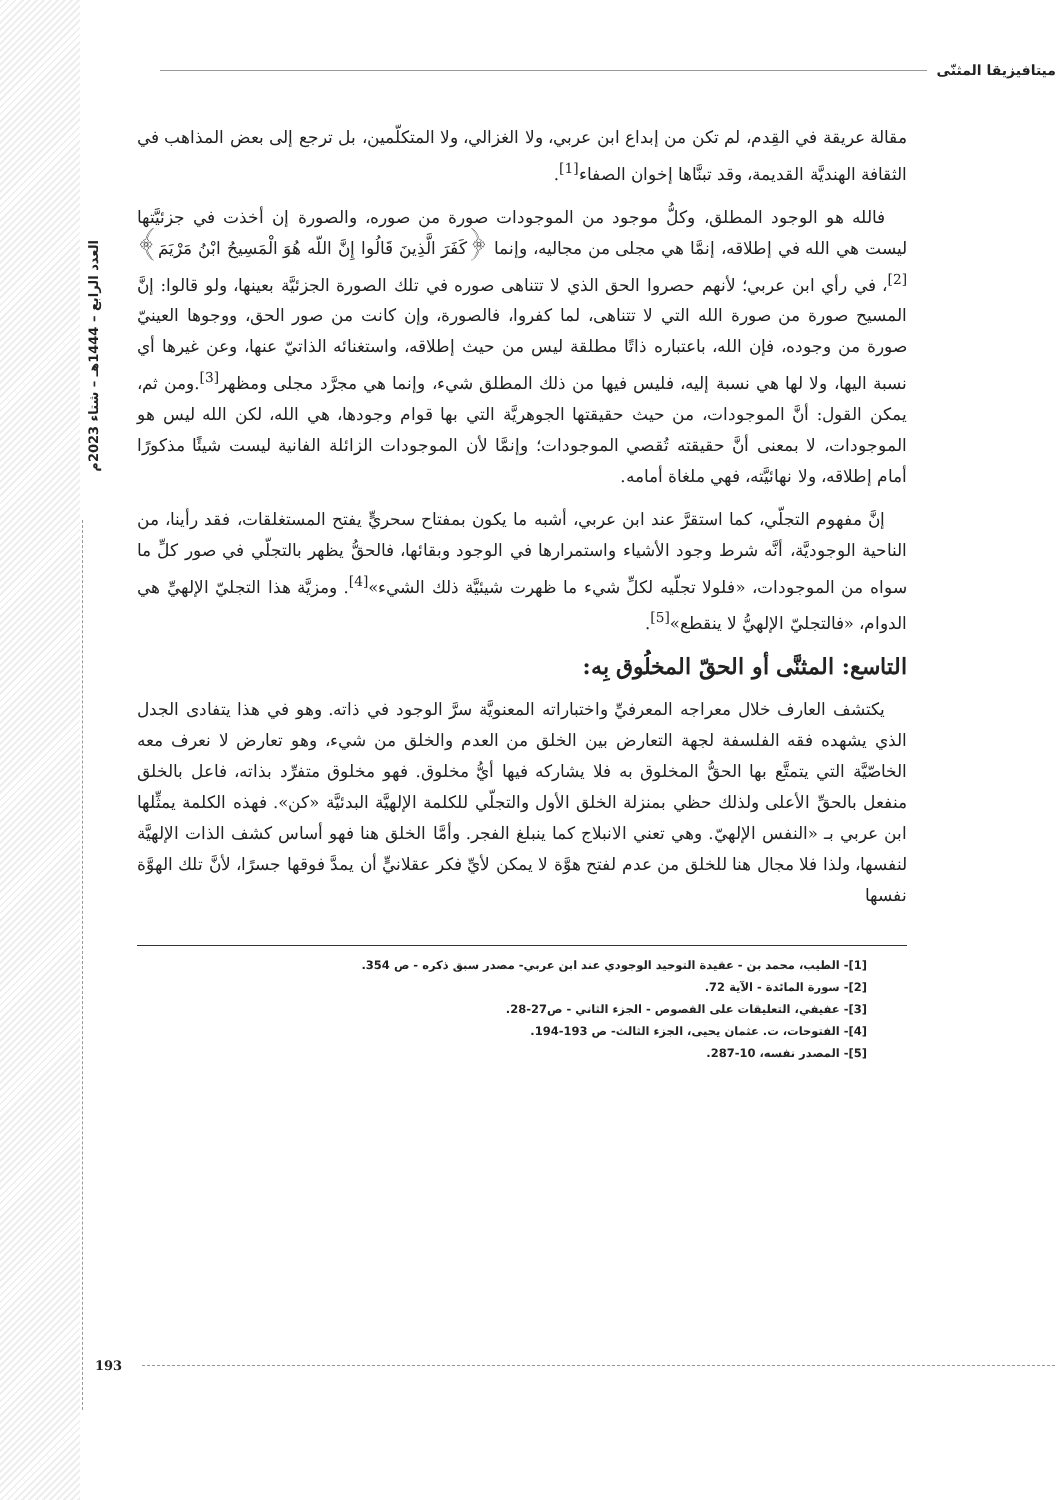العدد الرابع – 1444هـ – شتاء 2023م
ميتافيزيقا المثنّى
مقالة عريقة في القِدم، لم تكن من إبداع ابن عربي، ولا الغزالي، ولا المتكلّمين، بل ترجع إلى بعض المذاهب في الثقافة الهنديَّة القديمة، وقد تبنَّاها إخوان الصفاء<sup>[1]</sup>.
فالله هو الوجود المطلق، وكلُّ موجود من الموجودات صورة من صوره، والصورة إن أخذت في جزئيَّتها ليست هي الله في إطلاقه، إنمَّا هي مجلى من مجاليه، وإنما ﴿كَفَرَ الَّذِينَ قَالُوا إِنَّ اللّه هُوَ الْمَسِيحُ ابْنُ مَرْيَمَ﴾<sup>[2]</sup>، في رأي ابن عربي؛ لأنهم حصروا الحق الذي لا تتناهى صوره في تلك الصورة الجزئيَّة بعينها، ولو قالوا: إنَّ المسيح صورة من صورة الله التي لا تتناهى، لما كفروا، فالصورة، وإن كانت من صور الحق، ووجوها العينيّ صورة من وجوده، فإن الله، باعتباره ذاتًا مطلقة ليس من حيث إطلاقه، واستغنائه الذاتيّ عنها، وعن غيرها أي نسبة اليها، ولا لها هي نسبة إليه، فليس فيها من ذلك المطلق شيء، وإنما هي مجرَّد مجلى ومظهر<sup>[3]</sup>.ومن ثم، يمكن القول: أنَّ الموجودات، من حيث حقيقتها الجوهريَّة التي بها قوام وجودها، هي الله، لكن الله ليس هو الموجودات، لا بمعنى أنَّ حقيقته تُقصي الموجودات؛ وإنمَّا لأن الموجودات الزائلة الفانية ليست شيئًا مذكورًا أمام إطلاقه، ولا نهائيَّته، فهي ملغاة أمامه.
إنَّ مفهوم التجلّي، كما استقرَّ عند ابن عربي، أشبه ما يكون بمفتاح سحريٍّ يفتح المستغلقات، فقد رأينا، من الناحية الوجوديَّة، أنَّه شرط وجود الأشياء واستمرارها في الوجود وبقائها، فالحقُّ يظهر بالتجلّي في صور كلِّ ما سواه من الموجودات، «فلولا تجلّيه لكلِّ شيء ما ظهرت شيئيَّة ذلك الشيء»<sup>[4]</sup>. ومزيَّة هذا التجليّ الإلهيِّ هي الدوام، «فالتجليّ الإلهيُّ لا ينقطع»<sup>[5]</sup>.
التاسع: المثنَّى أو الحقّ المخلُوق بِه:
يكتشف العارف خلال معراجه المعرفيِّ واختباراته المعنويَّة سرَّ الوجود في ذاته. وهو في هذا يتفادى الجدل الذي يشهده فقه الفلسفة لجهة التعارض بين الخلق من العدم والخلق من شيء، وهو تعارض لا نعرف معه الخاصّيَّة التي يتمتَّع بها الحقُّ المخلوق به فلا يشاركه فيها أيُّ مخلوق. فهو مخلوق متفرِّد بذاته، فاعل بالخلق منفعل بالحقِّ الأعلى ولذلك حظي بمنزلة الخلق الأول والتجلّي للكلمة الإلهيَّة البدئيَّة «كن». فهذه الكلمة يمثِّلها ابن عربي بـ «النفس الإلهيّ. وهي تعني الانبلاج كما ينبلغ الفجر. وأمَّا الخلق هنا فهو أساس كشف الذات الإلهيَّة لنفسها، ولذا فلا مجال هنا للخلق من عدم لفتح هوَّة لا يمكن لأيِّ فكر عقلانيٍّ أن يمدَّ فوقها جسرًا، لأنَّ تلك الهوَّة نفسها
[1]- الطيب، محمد بن - عقيدة التوحيد الوجودي عند ابن عربي- مصدر سبق ذكره - ص 354.
[2]- سورة المائدة - الآية 72.
[3]- عفيفي، التعليقات على الفصوص - الجزء الثاني - ص27-28.
[4]- الفتوحات، ت. عثمان يحيى، الجزء الثالث- ص 193-194.
[5]- المصدر نفسه، 10-287.
193